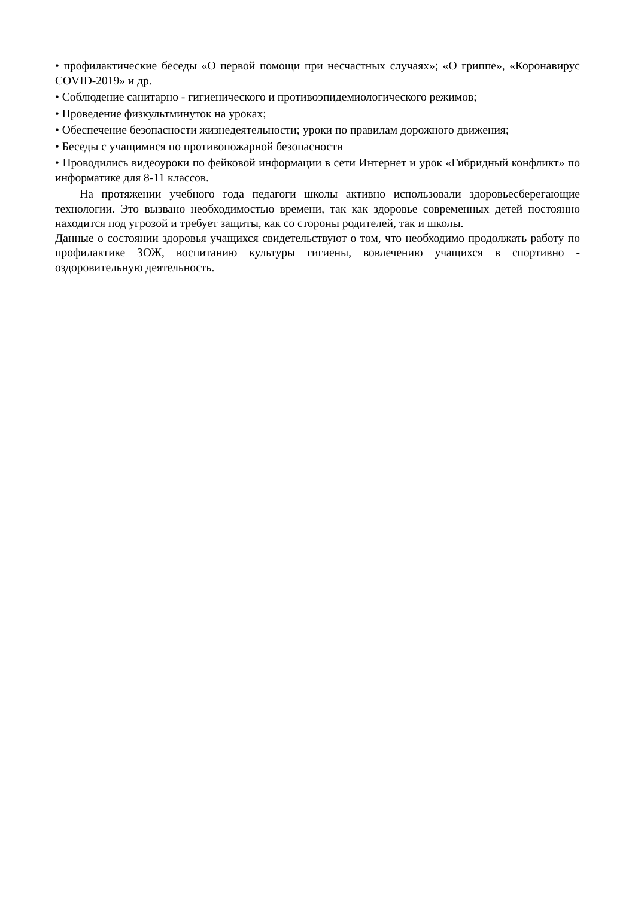• профилактические беседы «О первой помощи при несчастных случаях»; «О гриппе», «Коронавирус COVID-2019» и др.
• Соблюдение санитарно - гигиенического и противоэпидемиологического режимов;
• Проведение физкультминуток на уроках;
• Обеспечение безопасности жизнедеятельности; уроки по правилам дорожного движения;
• Беседы с учащимися по противопожарной безопасности
• Проводились видеоуроки по фейковой информации в сети Интернет и урок «Гибридный конфликт» по информатике для 8-11 классов.
На протяжении учебного года педагоги школы активно использовали здоровьесберегающие технологии. Это вызвано необходимостью времени, так как здоровье современных детей постоянно находится под угрозой и требует защиты, как со стороны родителей, так и школы.
Данные о состоянии здоровья учащихся свидетельствуют о том, что необходимо продолжать работу по профилактике ЗОЖ, воспитанию культуры гигиены, вовлечению учащихся в спортивно - оздоровительную деятельность.